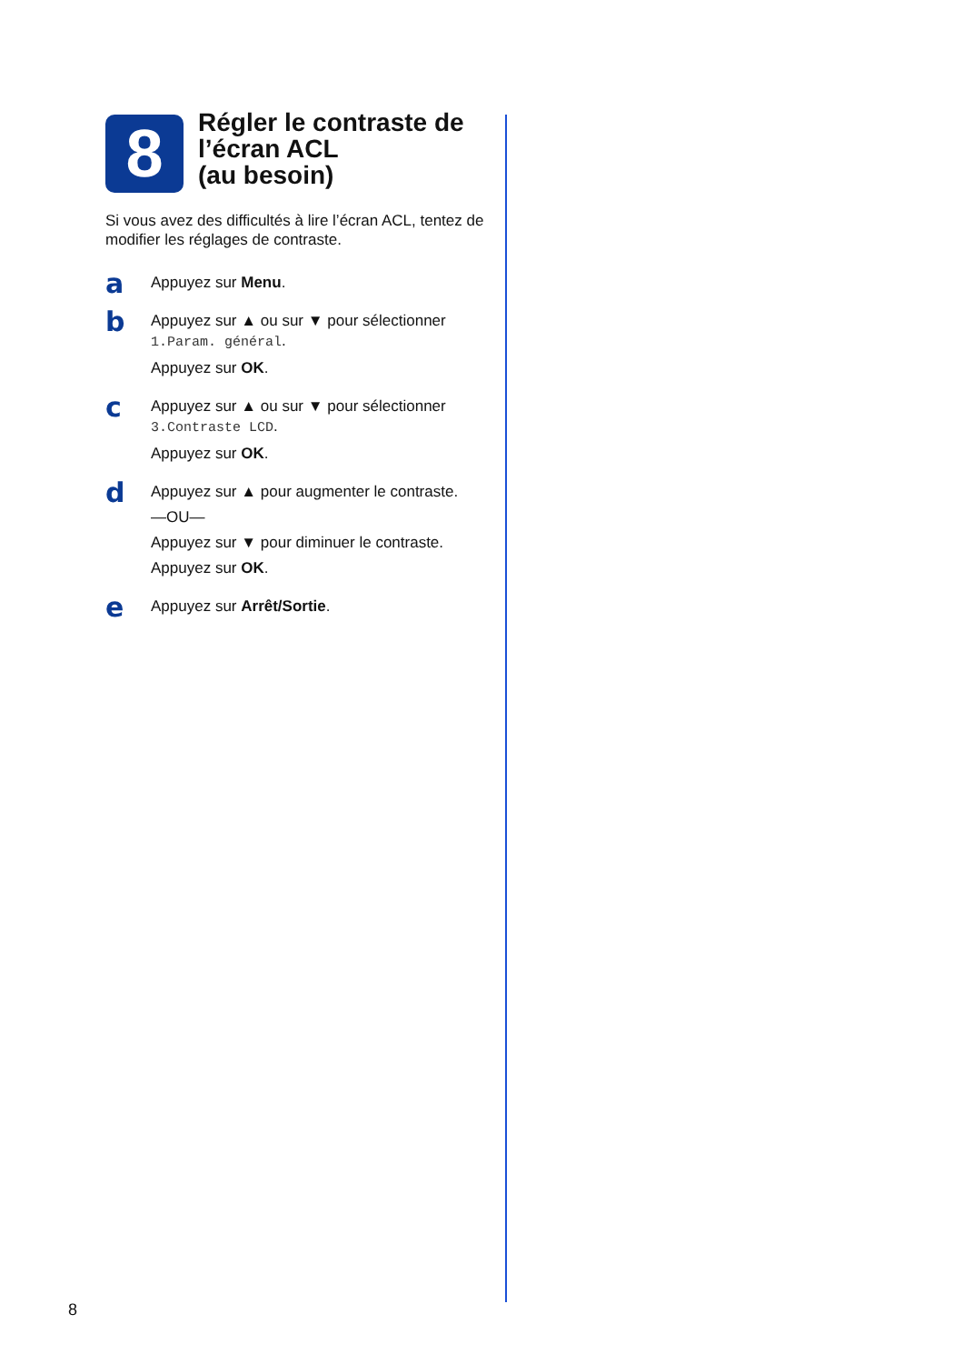8
Régler le contraste de l’écran ACL
(au besoin)
Si vous avez des difficultés à lire l’écran ACL, tentez de modifier les réglages de contraste.
a
Appuyez sur Menu.
b
Appuyez sur ▲ ou sur ▼ pour sélectionner 1.Param. général.
Appuyez sur OK.
c
Appuyez sur ▲ ou sur ▼ pour sélectionner 3.Contraste LCD.
Appuyez sur OK.
d
Appuyez sur ▲ pour augmenter le contraste.
—OU—
Appuyez sur ▼ pour diminuer le contraste.
Appuyez sur OK.
e
Appuyez sur Arrêt/Sortie.
8